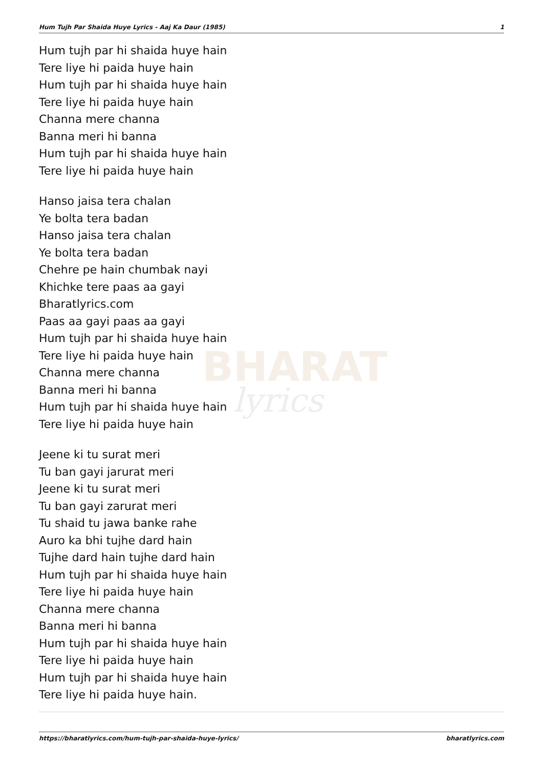BHARAT
lyrics
Hum Tujh Par Shaida Huye Lyrics - Aaj Ka Daur (1985) 1
Hum tujh par hi shaida huye hain
Tere liye hi paida huye hain
Hum tujh par hi shaida huye hain
Tere liye hi paida huye hain
Channa mere channa
Banna meri hi banna
Hum tujh par hi shaida huye hain
Tere liye hi paida huye hain
Hanso jaisa tera chalan
Ye bolta tera badan
Hanso jaisa tera chalan
Ye bolta tera badan
Chehre pe hain chumbak nayi
Khichke tere paas aa gayi
Bharatlyrics.com
Paas aa gayi paas aa gayi
Hum tujh par hi shaida huye hain
Tere liye hi paida huye hain
Channa mere channa
Banna meri hi banna
Hum tujh par hi shaida huye hain
Tere liye hi paida huye hain
Jeene ki tu surat meri
Tu ban gayi jarurat meri
Jeene ki tu surat meri
Tu ban gayi zarurat meri
Tu shaid tu jawa banke rahe
Auro ka bhi tujhe dard hain
Tujhe dard hain tujhe dard hain
Hum tujh par hi shaida huye hain
Tere liye hi paida huye hain
Channa mere channa
Banna meri hi banna
Hum tujh par hi shaida huye hain
Tere liye hi paida huye hain
Hum tujh par hi shaida huye hain
Tere liye hi paida huye hain.
https://bharatlyrics.com/hum-tujh-par-shaida-huye-lyrics/ bharatlyrics.com